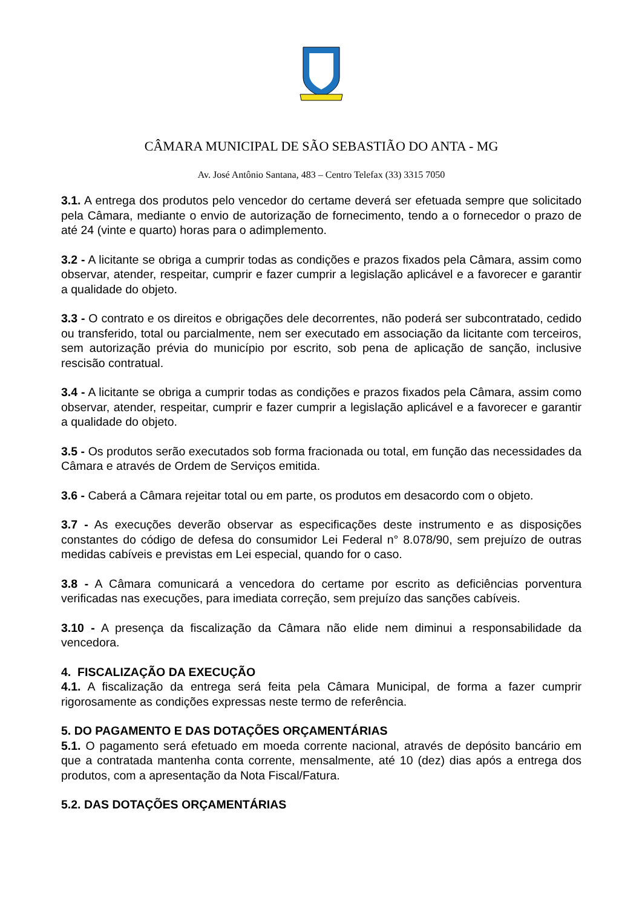CÂMARA MUNICIPAL DE SÃO SEBASTIÃO DO ANTA - MG
Av. José Antônio Santana, 483 – Centro Telefax (33) 3315 7050
3.1. A entrega dos produtos pelo vencedor do certame deverá ser efetuada sempre que solicitado pela Câmara, mediante o envio de autorização de fornecimento, tendo a o fornecedor o prazo de até 24 (vinte e quarto) horas para o adimplemento.
3.2 - A licitante se obriga a cumprir todas as condições e prazos fixados pela Câmara, assim como observar, atender, respeitar, cumprir e fazer cumprir a legislação aplicável e a favorecer e garantir a qualidade do objeto.
3.3 - O contrato e os direitos e obrigações dele decorrentes, não poderá ser subcontratado, cedido ou transferido, total ou parcialmente, nem ser executado em associação da licitante com terceiros, sem autorização prévia do município por escrito, sob pena de aplicação de sanção, inclusive rescisão contratual.
3.4 - A licitante se obriga a cumprir todas as condições e prazos fixados pela Câmara, assim como observar, atender, respeitar, cumprir e fazer cumprir a legislação aplicável e a favorecer e garantir a qualidade do objeto.
3.5 - Os produtos serão executados sob forma fracionada ou total, em função das necessidades da Câmara e através de Ordem de Serviços emitida.
3.6 - Caberá a Câmara rejeitar total ou em parte, os produtos em desacordo com o objeto.
3.7 - As execuções deverão observar as especificações deste instrumento e as disposições constantes do código de defesa do consumidor Lei Federal n° 8.078/90, sem prejuízo de outras medidas cabíveis e previstas em Lei especial, quando for o caso.
3.8 - A Câmara comunicará a vencedora do certame por escrito as deficiências porventura verificadas nas execuções, para imediata correção, sem prejuízo das sanções cabíveis.
3.10 - A presença da fiscalização da Câmara não elide nem diminui a responsabilidade da vencedora.
4. FISCALIZAÇÃO DA EXECUÇÃO
4.1. A fiscalização da entrega será feita pela Câmara Municipal, de forma a fazer cumprir rigorosamente as condições expressas neste termo de referência.
5. DO PAGAMENTO E DAS DOTAÇÕES ORÇAMENTÁRIAS
5.1. O pagamento será efetuado em moeda corrente nacional, através de depósito bancário em que a contratada mantenha conta corrente, mensalmente, até 10 (dez) dias após a entrega dos produtos, com a apresentação da Nota Fiscal/Fatura.
5.2. DAS DOTAÇÕES ORÇAMENTÁRIAS